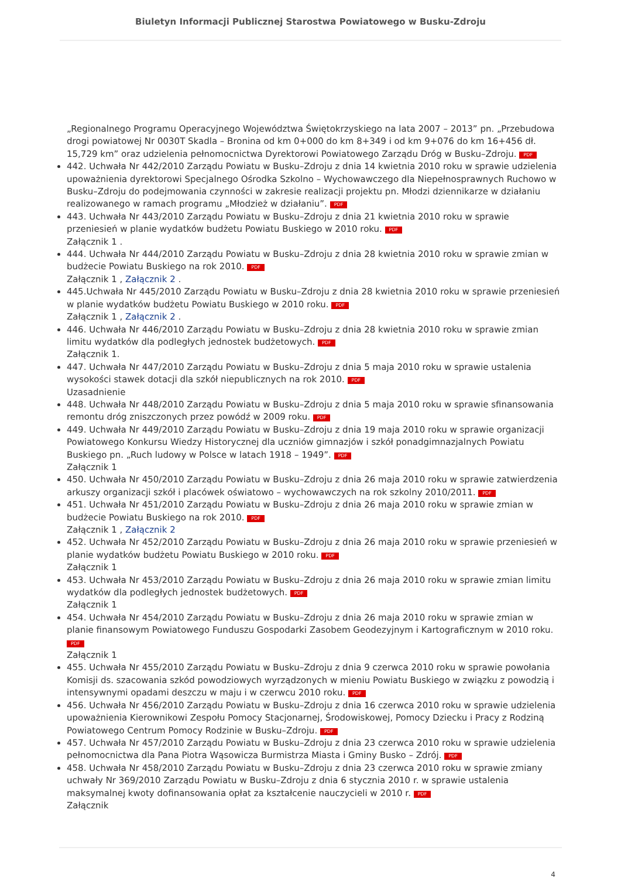Biuletyn Informacji Publicznej Starostwa Powiatowego w Busku-Zdroju
„Regionalnego Programu Operacyjnego Województwa Świętokrzyskiego na lata 2007 – 2013” pn. „Przebudowa drogi powiatowej Nr 0030T Skadla – Bronina od km 0+000 do km 8+349 i od km 9+076 do km 16+456 dł. 15,729 km” oraz udzielenia pełnomocnictwa Dyrektorowi Powiatowego Zarządu Dróg w Busku–Zdroju. PDF
442. Uchwała Nr 442/2010 Zarządu Powiatu w Busku–Zdroju z dnia 14 kwietnia 2010 roku w sprawie udzielenia upoważnienia dyrektorowi Specjalnego Ośrodka Szkolno – Wychowawczego dla Niepełnosprawnych Ruchowo w Busku–Zdroju do podejmowania czynności w zakresie realizacji projektu pn. Młodzi dziennikarze w działaniu realizowanego w ramach programu „Młodzież w działaniu”. PDF
443. Uchwała Nr 443/2010 Zarządu Powiatu w Busku–Zdroju z dnia 21 kwietnia 2010 roku w sprawie przeniesień w planie wydatków budżetu Powiatu Buskiego w 2010 roku. PDF
Załącznik 1 .
444. Uchwała Nr 444/2010 Zarządu Powiatu w Busku–Zdroju z dnia 28 kwietnia 2010 roku w sprawie zmian w budżecie Powiatu Buskiego na rok 2010. PDF
Załącznik 1 , Załącznik 2 .
445.Uchwała Nr 445/2010 Zarządu Powiatu w Busku–Zdroju z dnia 28 kwietnia 2010 roku w sprawie przeniesień w planie wydatków budżetu Powiatu Buskiego w 2010 roku. PDF
Załącznik 1 , Załącznik 2 .
446. Uchwała Nr 446/2010 Zarządu Powiatu w Busku–Zdroju z dnia 28 kwietnia 2010 roku w sprawie zmian limitu wydatków dla podległych jednostek budżetowych. PDF
Załącznik 1.
447. Uchwała Nr 447/2010 Zarządu Powiatu w Busku–Zdroju z dnia 5 maja 2010 roku w sprawie ustalenia wysokości stawek dotacji dla szkół niepublicznych na rok 2010. PDF
Uzasadnienie
448. Uchwała Nr 448/2010 Zarządu Powiatu w Busku–Zdroju z dnia 5 maja 2010 roku w sprawie sfinansowania remontu dróg zniszczonych przez powódź w 2009 roku. PDF
449. Uchwała Nr 449/2010 Zarządu Powiatu w Busku–Zdroju z dnia 19 maja 2010 roku w sprawie organizacji Powiatowego Konkursu Wiedzy Historycznej dla uczniów gimnazjów i szkół ponadgimnazjalnych Powiatu Buskiego pn. „Ruch ludowy w Polsce w latach 1918 – 1949”. PDF
Załącznik 1
450. Uchwała Nr 450/2010 Zarządu Powiatu w Busku–Zdroju z dnia 26 maja 2010 roku w sprawie zatwierdzenia arkuszy organizacji szkół i placówek oświatowo – wychowawczych na rok szkolny 2010/2011. PDF
451. Uchwała Nr 451/2010 Zarządu Powiatu w Busku–Zdroju z dnia 26 maja 2010 roku w sprawie zmian w budżecie Powiatu Buskiego na rok 2010. PDF
Załącznik 1 , Załącznik 2
452. Uchwała Nr 452/2010 Zarządu Powiatu w Busku–Zdroju z dnia 26 maja 2010 roku w sprawie przeniesień w planie wydatków budżetu Powiatu Buskiego w 2010 roku. PDF
Załącznik 1
453. Uchwała Nr 453/2010 Zarządu Powiatu w Busku–Zdroju z dnia 26 maja 2010 roku w sprawie zmian limitu wydatków dla podległych jednostek budżetowych. PDF
Załącznik 1
454. Uchwała Nr 454/2010 Zarządu Powiatu w Busku–Zdroju z dnia 26 maja 2010 roku w sprawie zmian w planie finansowym Powiatowego Funduszu Gospodarki Zasobem Geodezyjnym i Kartograficznym w 2010 roku. PDF
Załącznik 1
455. Uchwała Nr 455/2010 Zarządu Powiatu w Busku–Zdroju z dnia 9 czerwca 2010 roku w sprawie powołania Komisji ds. szacowania szkód powodziowych wyrządzonych w mieniu Powiatu Buskiego w związku z powodzią i intensywnymi opadami deszczu w maju i w czerwcu 2010 roku. PDF
456. Uchwała Nr 456/2010 Zarządu Powiatu w Busku–Zdroju z dnia 16 czerwca 2010 roku w sprawie udzielenia upoważnienia Kierownikowi Zespołu Pomocy Stacjonarnej, Środowiskowej, Pomocy Dziecku i Pracy z Rodziną Powiatowego Centrum Pomocy Rodzinie w Busku–Zdroju. PDF
457. Uchwała Nr 457/2010 Zarządu Powiatu w Busku–Zdroju z dnia 23 czerwca 2010 roku w sprawie udzielenia pełnomocnictwa dla Pana Piotra Wąsowicza Burmistrza Miasta i Gminy Busko – Zdrój. PDF
458. Uchwała Nr 458/2010 Zarządu Powiatu w Busku–Zdroju z dnia 23 czerwca 2010 roku w sprawie zmiany uchwały Nr 369/2010 Zarządu Powiatu w Busku–Zdroju z dnia 6 stycznia 2010 r. w sprawie ustalenia maksymalnej kwoty dofinansowania opłat za kształcenie nauczycieli w 2010 r. PDF
Załącznik
4